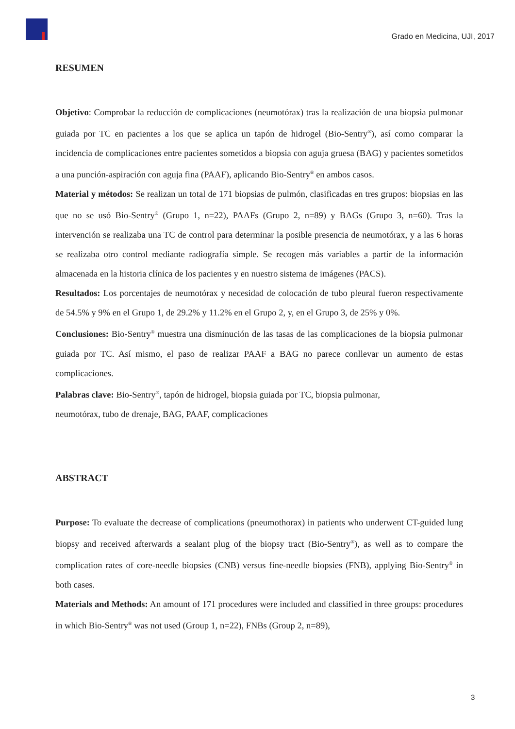Grado en Medicina, UJI, 2017
RESUMEN
Objetivo: Comprobar la reducción de complicaciones (neumotórax) tras la realización de una biopsia pulmonar guiada por TC en pacientes a los que se aplica un tapón de hidrogel (Bio-Sentry<sup>®</sup>), así como comparar la incidencia de complicaciones entre pacientes sometidos a biopsia con aguja gruesa (BAG) y pacientes sometidos a una punción-aspiración con aguja fina (PAAF), aplicando Bio-Sentry<sup>®</sup> en ambos casos.
Material y métodos: Se realizan un total de 171 biopsias de pulmón, clasificadas en tres grupos: biopsias en las que no se usó Bio-Sentry<sup>®</sup> (Grupo 1, n=22), PAAFs (Grupo 2, n=89) y BAGs (Grupo 3, n=60). Tras la intervención se realizaba una TC de control para determinar la posible presencia de neumotórax, y a las 6 horas se realizaba otro control mediante radiografía simple. Se recogen más variables a partir de la información almacenada en la historia clínica de los pacientes y en nuestro sistema de imágenes (PACS).
Resultados: Los porcentajes de neumotórax y necesidad de colocación de tubo pleural fueron respectivamente de 54.5% y 9% en el Grupo 1, de 29.2% y 11.2% en el Grupo 2, y, en el Grupo 3, de 25% y 0%.
Conclusiones: Bio-Sentry<sup>®</sup> muestra una disminución de las tasas de las complicaciones de la biopsia pulmonar guiada por TC. Así mismo, el paso de realizar PAAF a BAG no parece conllevar un aumento de estas complicaciones.
Palabras clave: Bio-Sentry<sup>®</sup>, tapón de hidrogel, biopsia guiada por TC, biopsia pulmonar,
neumotórax, tubo de drenaje, BAG, PAAF, complicaciones
ABSTRACT
Purpose: To evaluate the decrease of complications (pneumothorax) in patients who underwent CT-guided lung biopsy and received afterwards a sealant plug of the biopsy tract (Bio-Sentry<sup>®</sup>), as well as to compare the complication rates of core-needle biopsies (CNB) versus fine-needle biopsies (FNB), applying Bio-Sentry<sup>®</sup> in both cases.
Materials and Methods: An amount of 171 procedures were included and classified in three groups: procedures in which Bio-Sentry<sup>®</sup> was not used (Group 1, n=22), FNBs (Group 2, n=89),
3